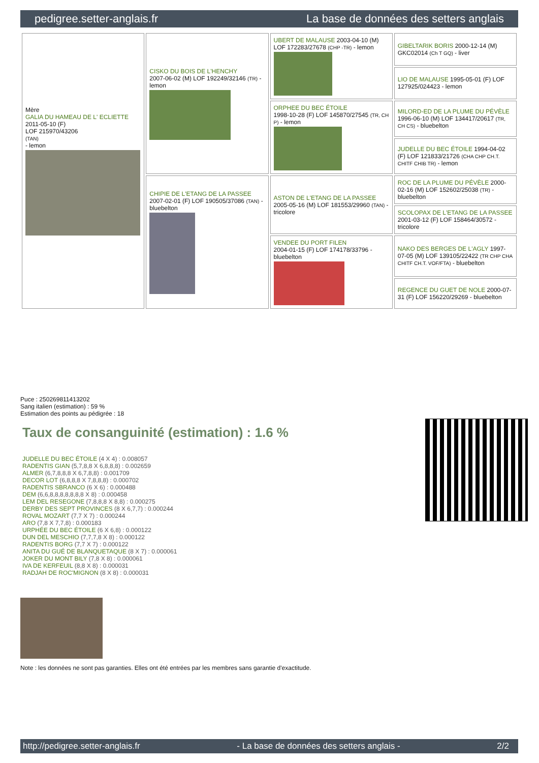pedigree.setter-anglais.fr La base de données des setters anglais
| Mère GALIA DU HAMEAU DE L' ECLIETTE 2011-05-10 (F) LOF 215970/43206 (TAN) - lemon | CISKO DU BOIS DE L'HENCHY 2007-06-02 (M) LOF 192249/32146 (TR) - lemon | UBERT DE MALAUSE 2003-04-10 (M) LOF 172283/27678 (CHP -TR) - lemon | GIBELTARIK BORIS 2000-12-14 (M) GKC02014 (Ch T GQ) - liver |
| | | | LIO DE MALAUSE 1995-05-01 (F) LOF 127925/024423 - lemon |
| | | ORPHEE DU BEC ÉTOILE 1998-10-28 (F) LOF 145870/27545 (TR, CH P) - lemon | MILORD-ED DE LA PLUME DU PÉVÈLE 1996-06-10 (M) LOF 134417/20617 (TR, CH CS) - bluebelton |
| | | | JUDELLE DU BEC ÉTOILE 1994-04-02 (F) LOF 121833/21726 (CHA CHP CH.T. CHITF CHIB TR) - lemon |
| | CHIPIE DE L'ETANG DE LA PASSEE 2007-02-01 (F) LOF 190505/37086 (TAN) - bluebelton | ASTON DE L'ETANG DE LA PASSEE 2005-05-16 (M) LOF 181553/29960 (TAN) - tricolore | ROC DE LA PLUME DU PÉVÈLE 2000-02-16 (M) LOF 152602/25038 (TR) - bluebelton |
| | | | SCOLOPAX DE L'ETANG DE LA PASSEE 2001-03-12 (F) LOF 158464/30572 - tricolore |
| | | VENDEE DU PORT FILEN 2004-01-15 (F) LOF 174178/33796 - bluebelton | NAKO DES BERGES DE L'AGLY 1997-07-05 (M) LOF 139105/22422 (TR CHP CHA CHITF CH.T. VOF/FTA) - bluebelton |
| | | | REGENCE DU GUET DE NOLE 2000-07-31 (F) LOF 156220/29269 - bluebelton |
Puce : 250269811413202
Sang italien (estimation) : 59 %
Estimation des points au pédigrée : 18
Taux de consanguinité (estimation) : 1.6 %
JUDELLE DU BEC ÉTOILE (4 X 4) : 0.008057
RADENTIS GIAN (5,7,8,8 X 6,8,8,8) : 0.002659
ALMER (6,7,8,8,8 X 6,7,8,8) : 0.001709
DECOR LOT (6,8,8,8 X 7,8,8,8) : 0.000702
RADENTIS SBRANCO (6 X 6) : 0.000488
DEM (6,6,8,8,8,8,8,8,8 X 8) : 0.000458
LEM DEL RESEGONE (7,8,8,8 X 8,8) : 0.000275
DERBY DES SEPT PROVINCES (8 X 6,7,7) : 0.000244
ROVAL MOZART (7,7 X 7) : 0.000244
ARO (7,8 X 7,7,8) : 0.000183
URPHÉE DU BEC ÉTOILE (6 X 6,8) : 0.000122
DUN DEL MESCHIO (7,7,7,8 X 8) : 0.000122
RADENTIS BORG (7,7 X 7) : 0.000122
ANITA DU GUÉ DE BLANQUETAQUE (8 X 7) : 0.000061
JOKER DU MONT BILY (7,8 X 8) : 0.000061
IVA DE KERFEUIL (8,8 X 8) : 0.000031
RADJAH DE ROC'MIGNON (8 X 8) : 0.000031
Note : les données ne sont pas garanties. Elles ont été entrées par les membres sans garantie d'exactitude.
http://pedigree.setter-anglais.fr - La base de données des setters anglais - 2/2